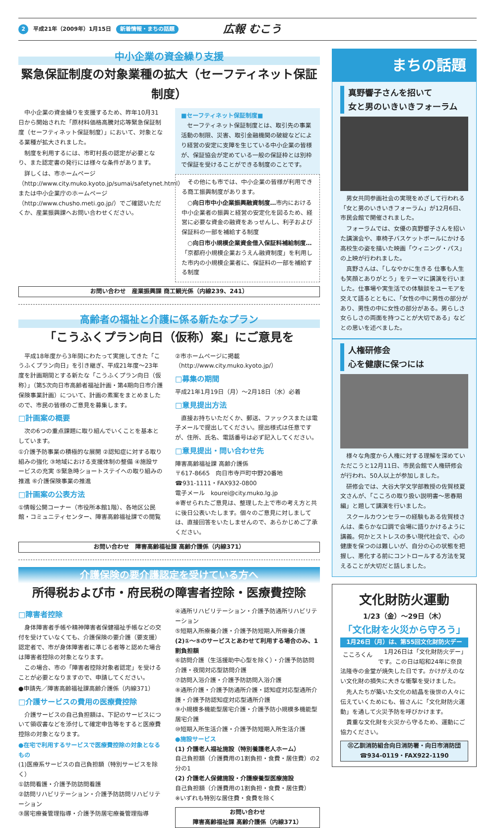2 平成21年（2009年）1月15日 新着情報・まちの話題 広報 むこう
中小企業の資金繰り支援
緊急保証制度の対象業種の拡大（セーフティネット保証制度）
中小企業の資金繰りを支援するため、昨年10月31日から開始された「原材料価格高騰対応等緊急保証制度（セーフティネット保証制度）」において、対象となる業種が拡大されました。
制度を利用するには、市町村長の認定が必要となり、また認定書の発行には様々な条件があります。
詳しくは、市ホームページ（http://www.city.muko.kyoto.jp/sumai/safetynet.html）または中小企業庁のホームページ（http://www.chusho.meti.go.jp/）でご確認いただくか、産業振興課へお問い合わせください。
■セーフティネット保証制度■
セーフティネット保証制度とは、取引先の事業活動の制限、災害、取引金融機関の破綻などにより経営の安定に支障を生じている中小企業の皆様が、保証協会が定めている一般の保証枠とは別枠で保証を受けることができる制度のことです。
その他にも市では、中小企業の皆様が利用できる商工振興制度があります。
○向日市中小企業振興融資制度…市内における中小企業者の振興と経営の安定化を図るため、経営に必要な資金の融資をあっせんし、利子および保証料の一部を補給する制度
○向日市小規模企業資金借入保証料補給制度…「京都府小規模企業おうえん融資制度」を利用した市内の小規模企業者に、保証料の一部を補給する制度
お問い合わせ　産業振興課 商工観光係（内線239、241）
高齢者の福祉と介護に係る新たなプラン
「こうふくプラン向日（仮称）案」にご意見を
平成18年度から3年間にわたって実施してきた「こうふくプラン向日」を引き継ぎ、平成21年度～23年度を計画期間とする新たな「こうふくプラン向日（仮称）」（第5次向日市高齢者福祉計画・第4期向日市介護保険事業計画）について、計画の素案をまとめましたので、市民の皆様のご意見を募集します。
□計画案の概要
次の6つの重点課題に取り組んでいくことを基本としています。
①介護予防事業の積極的な展開 ②認知症に対する取り組みの強化 ③地域における支援体制の整備 ④施設サービスの充実 ⑤緊急時ショートステイへの取り組みの推進 ⑥介護保険事業の推進
□計画案の公表方法
①情報公開コーナー（市役所本館1階）、各地区公民館・コミュニティセンター、障害高齢福祉課での閲覧
②市ホームページに掲載（http://www.city.muko.kyoto.jp/）
□募集の期間
平成21年1月19日（月）～2月18日（水）必着
□意見提出方法
直接お持ちいただくか、郵送、ファックスまたは電子メールで提出してください。提出様式は任意ですが、住所、氏名、電話番号は必ず記入してください。
□意見提出・問い合わせ先
障害高齢福祉課 高齢介護係
〒617-8665　向日市寺戸町中野20番地
☎931-1111・FAX932-0800
電子メール　kourei@city.muko.lg.jp
※寄せられたご意見は、整理した上で市の考え方と共に後日公表いたします。個々のご意見に対しましては、直接回答をいたしませんので、あらかじめご了承ください。
お問い合わせ　障害高齢福祉課 高齢介護係（内線371）
介護保険の要介護認定を受けている方へ
所得税および市・府民税の障害者控除・医療費控除
□障害者控除
身体障害者手帳や精神障害者保健福祉手帳などの交付を受けていなくても、介護保険の要介護（要支援）認定者で、市が身体障害者に準じる者等と認めた場合は障害者控除の対象となります。
この場合、市の「障害者控除対象者認定」を受けることが必要となりますので、申請してください。
●申請先／障害高齢福祉課高齢介護係（内線371）
□介護サービスの費用の医療費控除
介護サービスの自己負担額は、下記のサービスについて領収書などを添付して確定申告等をすると医療費控除の対象となります。
●在宅で利用するサービスで医療費控除の対象となるもの
(1)医療系サービスの自己負担額（特別サービスを除く）
①訪問看護・介護予防訪問看護
②訪問リハビリテーション・介護予防訪問リハビリテーション
③居宅療養管理指導・介護予防居宅療養管理指導
④通所リハビリテーション・介護予防通所リハビリテーション
⑤短期入所療養介護・介護予防短期入所療養介護
(2)①～⑤のサービスとあわせて利用する場合のみ、1割負担額
⑥訪問介護（生活援助中心型を除く）・介護予防訪問介護・夜間対応型訪問介護
⑦訪問入浴介護・介護予防訪問入浴介護
⑧通所介護・介護予防通所介護・認知症対応型通所介護・介護予防認知症対応型通所介護
⑨小規模多機能型居宅介護・介護予防小規模多機能型居宅介護
⑩短期入所生活介護・介護予防短期入所生活介護
●施設サービス
(1) 介護老人福祉施設（特別養護老人ホーム）
自己負担額（介護費用の1割負担・食費・居住費）の2分の1
(2) 介護老人保健施設・介護療養型医療施設
自己負担額（介護費用の1割負担・食費・居住費）
※いずれも特別な居住費・食費を除く
お問い合わせ
障害高齢福祉課 高齢介護係（内線371）
まちの話題
真野響子さんを招いて
女と男のいきいきフォーラム
男女共同参画社会の実現をめざして行われる「女と男のいきいきフォーラム」が12月6日、市民会館で開催されました。
フォーラムでは、女優の真野響子さんを招いた講演会や、車椅子バスケットボールにかける高校生の姿を描いた映画「ウィニング・パス」の上映が行われました。
真野さんは、「しなやかに生きる 仕事も人生も笑顔とありがとう」をテーマに講演を行いました。仕事場や実生活での体験談をユーモアを交えて語るとともに、「女性の中に男性の部分があり、男性の中に女性の部分がある。男らしさ女らしさの両面を持つことが大切である」などとの思いを述べました。
人権研修会
心を健康に保つには
様々な角度から人権に対する理解を深めていただこうと12月11日、市民会館で人権研修会が行われ、50人以上が参加しました。
研修会では、大谷大学文学部教授の佐賀枝夏文さんが、「こころの取り扱い説明書～思春期編」と題して講演を行いました。
スクールカウンセラーの経験もある佐賀枝さんは、柔らかな口調で会場に語りかけるように講義。何かとストレスの多い現代社会で、心の健康を保つのは難しいが、自分の心の状態を把握し、悪化する前にコントロールする方法を覚えることが大切だと話しました。
文化財防火運動
1/23（金）～29日（木）
「文化財を火災から守ろう」
1月26日（月）は、第55回文化財防火デー
こころくん
1月26日は「文化財防火デー」です。この日は昭和24年に奈良法隆寺の金堂が焼失した日です。かけがえのない文化財の損失に大きな衝撃を受けました。
先人たちが築いた文化の結晶を後世の人々に伝えていくためにも、皆さんに「文化財防火運動」を通して火災予防を呼びかけます。
貴重な文化財を火災から守るため、運動にご協力ください。
㊂乙訓消防組合向日消防署・向日市消防団
☎934-0119・FAX922-1190